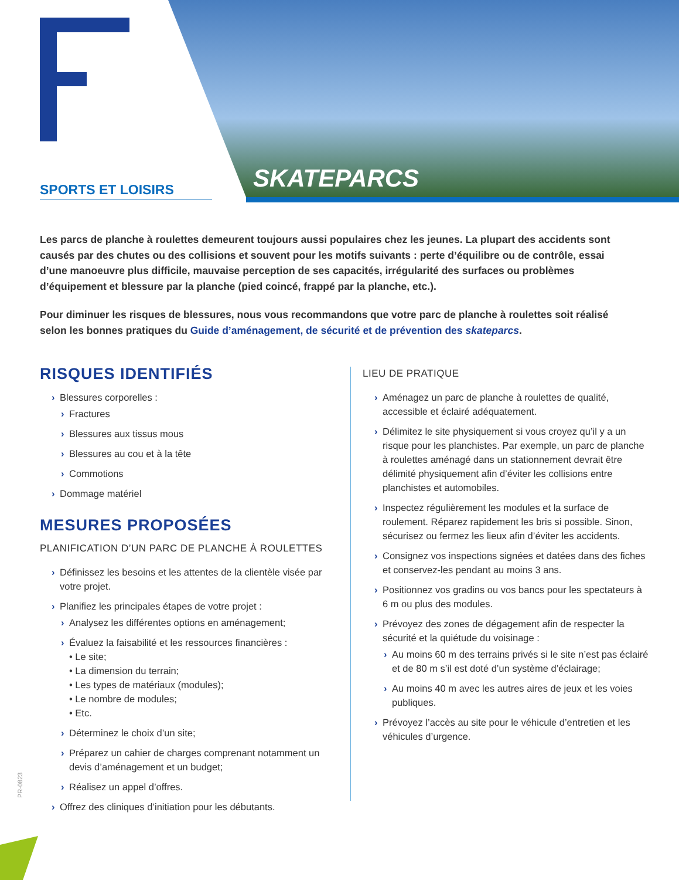SPORTS ET LOISIRS SKATEPARCS
Les parcs de planche à roulettes demeurent toujours aussi populaires chez les jeunes. La plupart des accidents sont causés par des chutes ou des collisions et souvent pour les motifs suivants : perte d’équilibre ou de contrôle, essai d’une manoeuvre plus difficile, mauvaise perception de ses capacités, irrégularité des surfaces ou problèmes d’équipement et blessure par la planche (pied coincé, frappé par la planche, etc.).
Pour diminuer les risques de blessures, nous vous recommandons que votre parc de planche à roulettes soit réalisé selon les bonnes pratiques du Guide d’aménagement, de sécurité et de prévention des skateparcs.
RISQUES IDENTIFIÉS
› Blessures corporelles :
› Fractures
› Blessures aux tissus mous
› Blessures au cou et à la tête
› Commotions
› Dommage matériel
MESURES PROPOSÉES
PLANIFICATION D’UN PARC DE PLANCHE À ROULETTES
› Définissez les besoins et les attentes de la clientèle visée par votre projet.
› Planifiez les principales étapes de votre projet :
› Analysez les différentes options en aménagement;
› Évaluez la faisabilité et les ressources financières :
• Le site;
• La dimension du terrain;
• Les types de matériaux (modules);
• Le nombre de modules;
• Etc.
› Déterminez le choix d’un site;
› Préparez un cahier de charges comprenant notamment un devis d’aménagement et un budget;
› Réalisez un appel d’offres.
› Offrez des cliniques d’initiation pour les débutants.
LIEU DE PRATIQUE
› Aménagez un parc de planche à roulettes de qualité, accessible et éclairé adéquatement.
› Délimitez le site physiquement si vous croyez qu’il y a un risque pour les planchistes. Par exemple, un parc de planche à roulettes aménagé dans un stationnement devrait être délimité physiquement afin d’éviter les collisions entre planchistes et automobiles.
› Inspectez régulièrement les modules et la surface de roulement. Réparez rapidement les bris si possible. Sinon, sécurisez ou fermez les lieux afin d’éviter les accidents.
› Consignez vos inspections signées et datées dans des fiches et conservez-les pendant au moins 3 ans.
› Positionnez vos gradins ou vos bancs pour les spectateurs à 6 m ou plus des modules.
› Prévoyez des zones de dégagement afin de respecter la sécurité et la quiétude du voisinage :
› Au moins 60 m des terrains privés si le site n’est pas éclairé et de 80 m s’il est doté d’un système d’éclairage;
› Au moins 40 m avec les autres aires de jeux et les voies publiques.
› Prévoyez l’accès au site pour le véhicule d’entretien et les véhicules d’urgence.
PR-0823